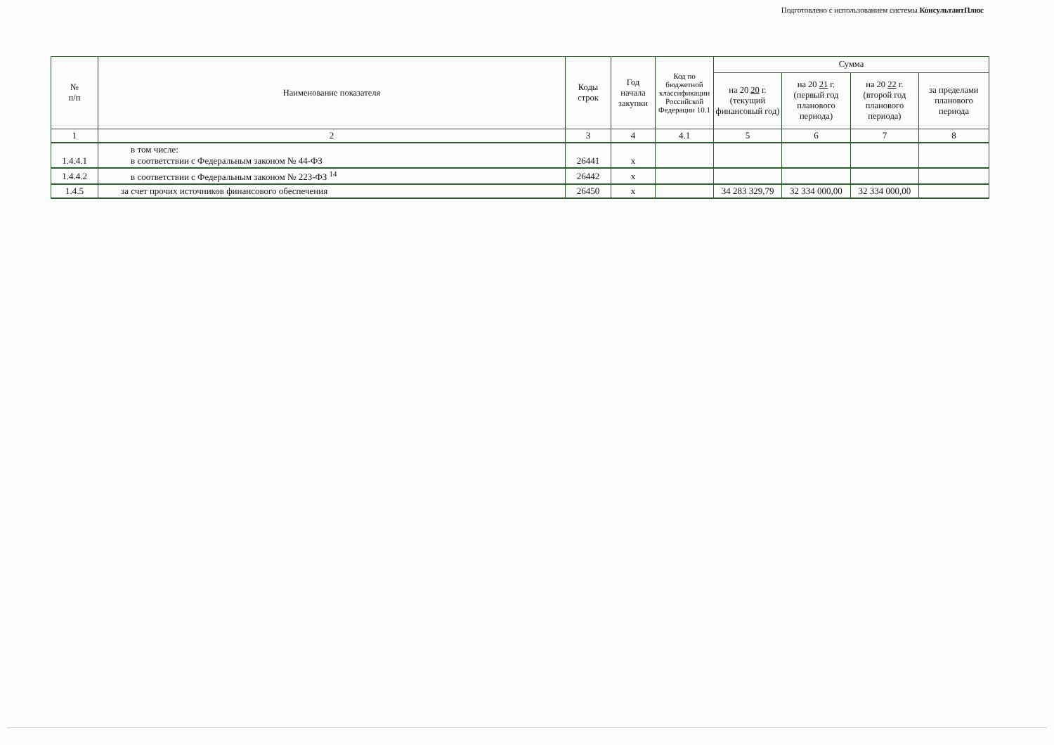Подготовлено с использованием системы КонсультантПлюс
| № п/п | Наименование показателя | Коды строк | Год начала закупки | Код по бюджетной классификации Российской Федерации 10.1 | Сумма | | | |
| --- | --- | --- | --- | --- | --- | --- | --- | --- |
| | | | | | на 20 20 г. (текущий финансовый год) | на 20 21 г. (первый год планового периода) | на 20 22 г. (второй год планового периода) | за пределами планового периода |
| 1 | 2 | 3 | 4 | 4.1 | 5 | 6 | 7 | 8 |
| 1.4.4.1 | в том числе: в соответствии с Федеральным законом № 44-ФЗ | 26441 | х | | | | | |
| 1.4.4.2 | в соответствии с Федеральным законом № 223-ФЗ <sup>14</sup> | 26442 | х | | | | | |
| 1.4.5 | за счет прочих источников финансового обеспечения | 26450 | х | | 34 283 329,79 | 32 334 000,00 | 32 334 000,00 | |